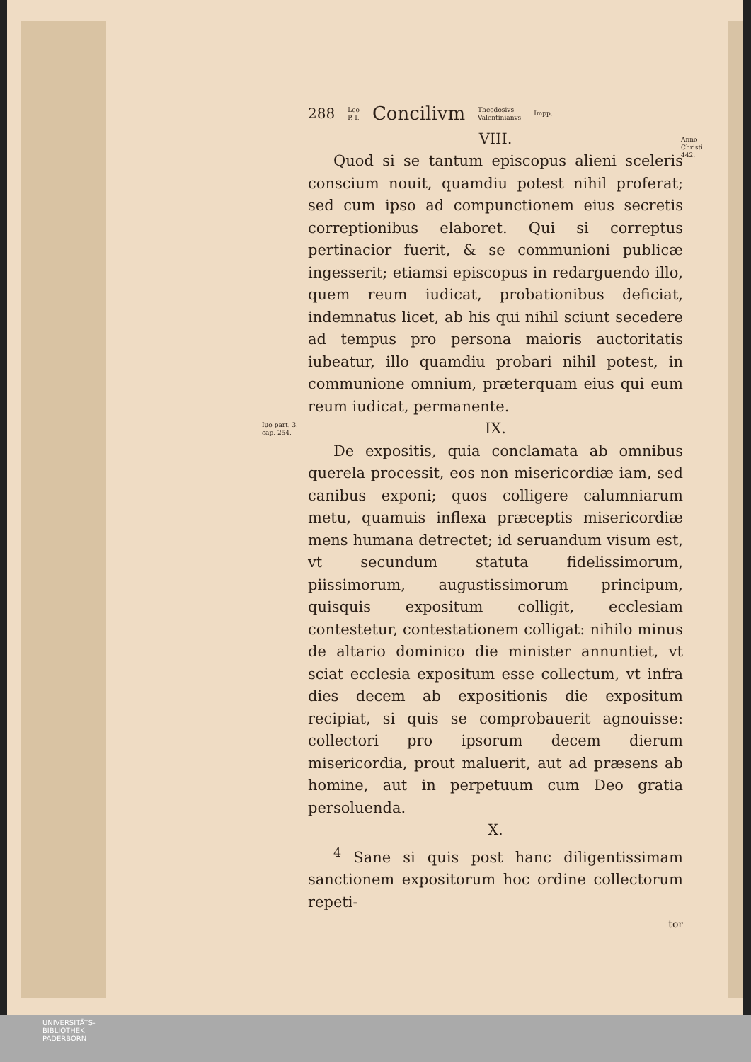Anno
Christi
442.
Iuo part. 3.
cap. 254.
288 Leo
P. I. Concilivm Theodosivs
Valentinianvs Impp.
VIII.
Quod si se tantum episcopus alieni sceleris conscium nouit, quamdiu potest nihil proferat; sed cum ipso ad compunctionem eius secretis correptionibus elaboret. Qui si correptus pertinacior fuerit, & se communioni publicæ ingesserit; etiamsi episcopus in redarguendo illo, quem reum iudicat, probationibus deficiat, indemnatus licet, ab his qui nihil sciunt secedere ad tempus pro persona maioris auctoritatis iubeatur, illo quamdiu probari nihil potest, in communione omnium, præterquam eius qui eum reum iudicat, permanente.
IX.
De expositis, quia conclamata ab omnibus querela processit, eos non misericordiæ iam, sed canibus exponi; quos colligere calumniarum metu, quamuis inflexa præceptis misericordiæ mens humana detrectet; id seruandum visum est, vt secundum statuta fidelissimorum, piissimorum, augustissimorum principum, quisquis expositum colligit, ecclesiam contestetur, contestationem colligat: nihilo minus de altario dominico die minister annuntiet, vt sciat ecclesia expositum esse collectum, vt infra dies decem ab expositionis die expositum recipiat, si quis se comprobauerit agnouisse: collectori pro ipsorum decem dierum misericordia, prout maluerit, aut ad præsens ab homine, aut in perpetuum cum Deo gratia persoluenda.
X.
<sup>4</sup> Sane si quis post hanc diligentissimam sanctionem expositorum hoc ordine collectorum repeti-
tor
UNIVERSITÄTS-
BIBLIOTHEK
PADERBORN